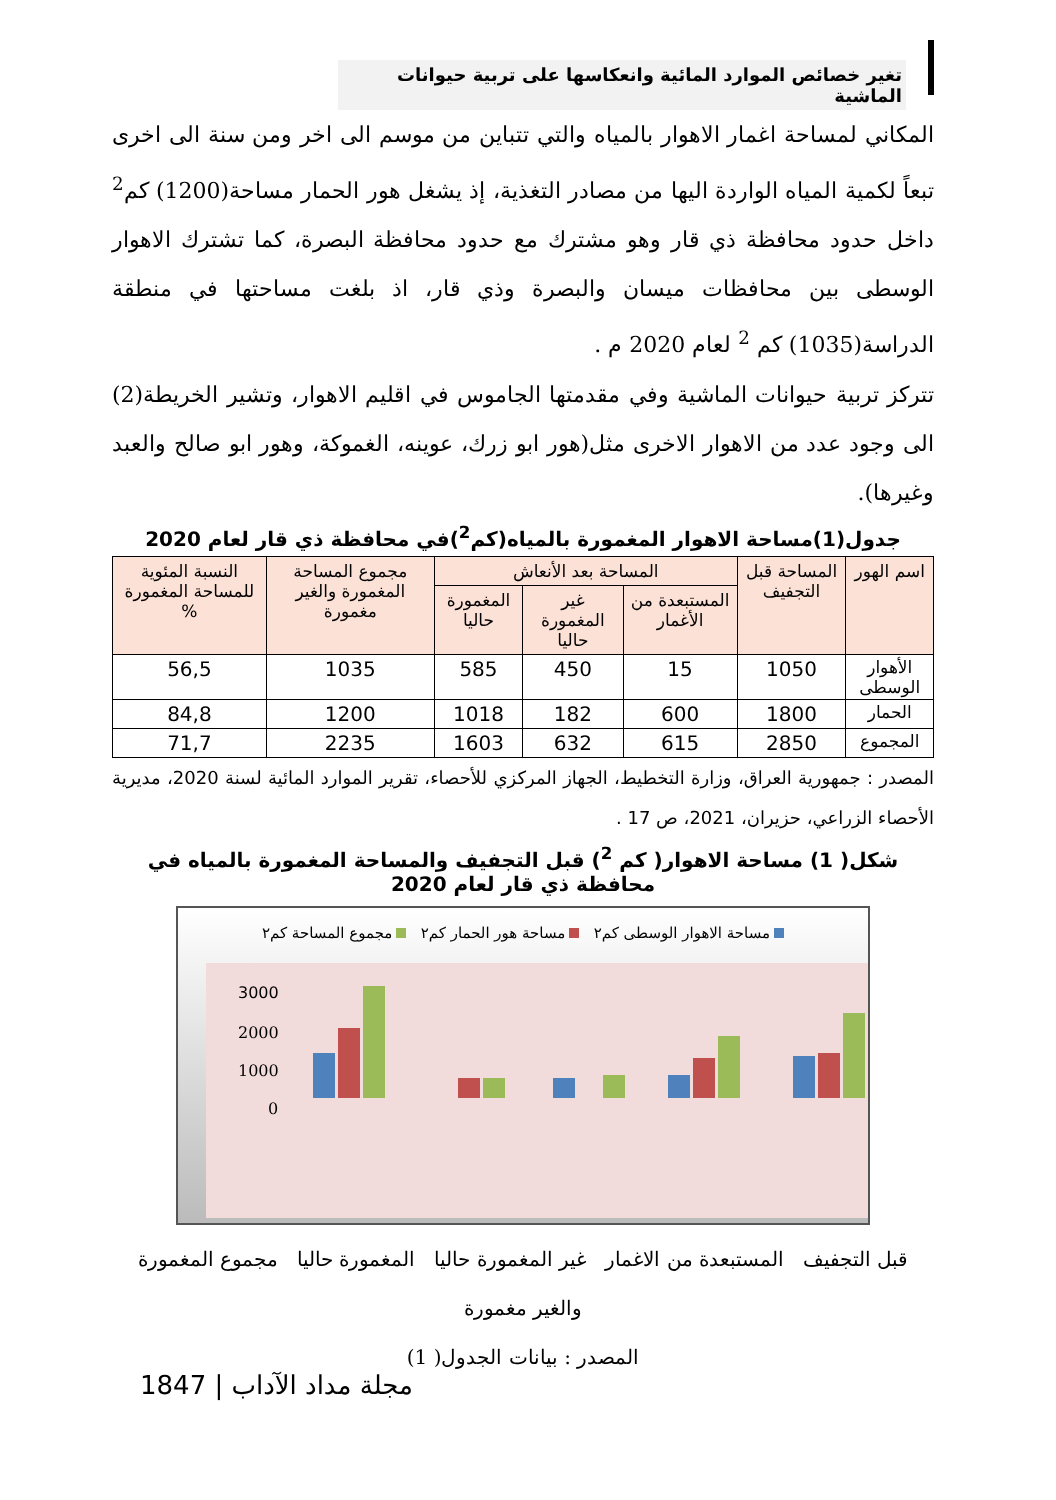تغير خصائص الموارد المائية وانعكاسها على تربية حيوانات الماشية
المكاني لمساحة اغمار الاهوار بالمياه والتي تتباين من موسم الى اخر ومن سنة الى اخرى تبعاً لكمية المياه الواردة اليها من مصادر التغذية، إذ يشغل هور الحمار مساحة(1200) كم<sup>2</sup> داخل حدود محافظة ذي قار وهو مشترك مع حدود محافظة البصرة، كما تشترك الاهوار الوسطى بين محافظات ميسان والبصرة وذي قار، اذ بلغت مساحتها في منطقة الدراسة(1035) كم <sup>2</sup> لعام 2020 م .
تتركز تربية حيوانات الماشية وفي مقدمتها الجاموس في اقليم الاهوار، وتشير الخريطة(2) الى وجود عدد من الاهوار الاخرى مثل(هور ابو زرك، عوينه، الغموكة، وهور ابو صالح والعبد وغيرها).
جدول(1)مساحة الاهوار المغمورة بالمياه(كم<sup>2</sup>)في محافظة ذي قار لعام 2020
| اسم الهور | المساحة قبل التجفيف | المساحة بعد الأنعاش | | | مجموع المساحة المغمورة والغير مغمورة | النسبة المئوية للمساحة المغمورة % |
| --- | --- | --- | --- | --- | --- | --- |
| | | المستبعدة من الأغمار | غير المغمورة حاليا | المغمورة حاليا | | |
| الأهوار الوسطى | 1050 | 15 | 450 | 585 | 1035 | 56,5 |
| الحمار | 1800 | 600 | 182 | 1018 | 1200 | 84,8 |
| المجموع | 2850 | 615 | 632 | 1603 | 2235 | 71,7 |
المصدر : جمهورية العراق، وزارة التخطيط، الجهاز المركزي للأحصاء، تقرير الموارد المائية لسنة 2020، مديرية الأحصاء الزراعي، حزيران، 2021، ص 17 .
شكل( 1) مساحة الاهوار( كم <sup>2</sup>) قبل التجفيف والمساحة المغمورة بالمياه في محافظة ذي قار لعام 2020
مساحة الاهوار الوسطى كم٢ مساحة هور الحمار كم٢ مجموع المساحة كم٢
3000
2000
1000
0
قبل التجفيف المستبعدة من الاغمار غير المغمورة حاليا المغمورة حاليا مجموع المغمورة والغير مغمورة
المصدر : بيانات الجدول( 1)
1847 | مجلة مداد الآداب